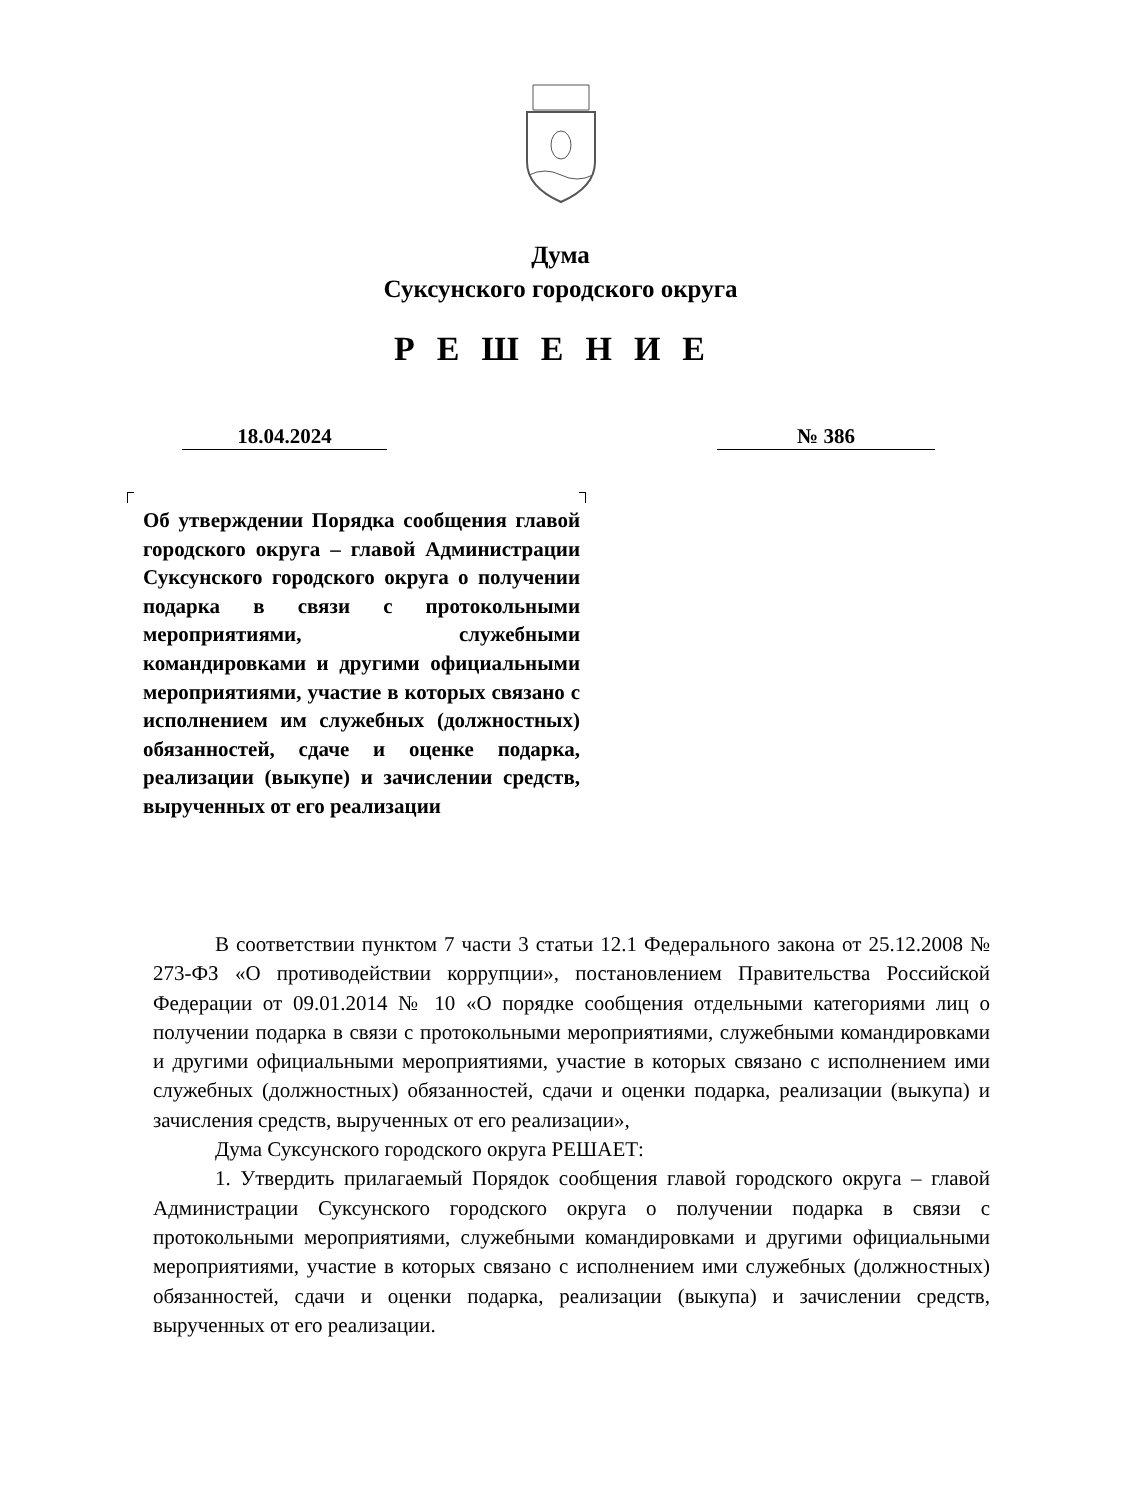Дума
Суксунского городского округа
РЕШЕНИЕ
18.04.2024 № 386
Об утверждении Порядка сообщения главой городского округа – главой Администрации Суксунского городского округа о получении подарка в связи с протокольными мероприятиями, служебными командировками и другими официальными мероприятиями, участие в которых связано с исполнением им служебных (должностных) обязанностей, сдаче и оценке подарка, реализации (выкупе) и зачислении средств, вырученных от его реализации
В соответствии пунктом 7 части 3 статьи 12.1 Федерального закона от 25.12.2008 № 273-ФЗ «О противодействии коррупции», постановлением Правительства Российской Федерации от 09.01.2014 № 10 «О порядке сообщения отдельными категориями лиц о получении подарка в связи с протокольными мероприятиями, служебными командировками и другими официальными мероприятиями, участие в которых связано с исполнением ими служебных (должностных) обязанностей, сдачи и оценки подарка, реализации (выкупа) и зачисления средств, вырученных от его реализации»,
Дума Суксунского городского округа РЕШАЕТ:
1. Утвердить прилагаемый Порядок сообщения главой городского округа – главой Администрации Суксунского городского округа о получении подарка в связи с протокольными мероприятиями, служебными командировками и другими официальными мероприятиями, участие в которых связано с исполнением ими служебных (должностных) обязанностей, сдачи и оценки подарка, реализации (выкупа) и зачислении средств, вырученных от его реализации.